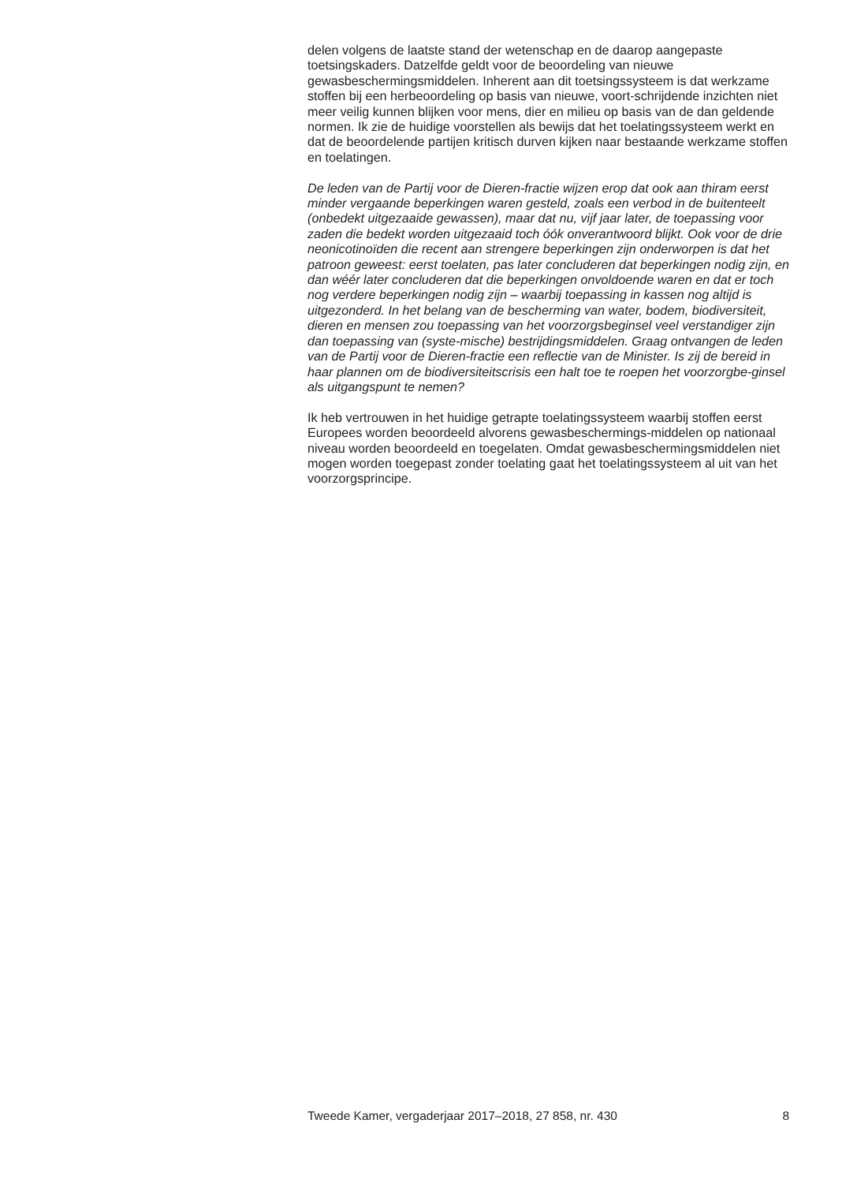delen volgens de laatste stand der wetenschap en de daarop aangepaste toetsingskaders. Datzelfde geldt voor de beoordeling van nieuwe gewasbeschermingsmiddelen. Inherent aan dit toetsingssysteem is dat werkzame stoffen bij een herbeoordeling op basis van nieuwe, voort-schrijdende inzichten niet meer veilig kunnen blijken voor mens, dier en milieu op basis van de dan geldende normen. Ik zie de huidige voorstellen als bewijs dat het toelatingssysteem werkt en dat de beoordelende partijen kritisch durven kijken naar bestaande werkzame stoffen en toelatingen.
De leden van de Partij voor de Dieren-fractie wijzen erop dat ook aan thiram eerst minder vergaande beperkingen waren gesteld, zoals een verbod in de buitenteelt (onbedekt uitgezaaide gewassen), maar dat nu, vijf jaar later, de toepassing voor zaden die bedekt worden uitgezaaid toch óók onverantwoord blijkt. Ook voor de drie neonicotinoïden die recent aan strengere beperkingen zijn onderworpen is dat het patroon geweest: eerst toelaten, pas later concluderen dat beperkingen nodig zijn, en dan wéér later concluderen dat die beperkingen onvoldoende waren en dat er toch nog verdere beperkingen nodig zijn – waarbij toepassing in kassen nog altijd is uitgezonderd. In het belang van de bescherming van water, bodem, biodiversiteit, dieren en mensen zou toepassing van het voorzorgsbeginsel veel verstandiger zijn dan toepassing van (syste-mische) bestrijdingsmiddelen. Graag ontvangen de leden van de Partij voor de Dieren-fractie een reflectie van de Minister. Is zij de bereid in haar plannen om de biodiversiteitscrisis een halt toe te roepen het voorzorgbe-ginsel als uitgangspunt te nemen?
Ik heb vertrouwen in het huidige getrapte toelatingssysteem waarbij stoffen eerst Europees worden beoordeeld alvorens gewasbeschermings-middelen op nationaal niveau worden beoordeeld en toegelaten. Omdat gewasbeschermingsmiddelen niet mogen worden toegepast zonder toelating gaat het toelatingssysteem al uit van het voorzorgsprincipe.
Tweede Kamer, vergaderjaar 2017–2018, 27 858, nr. 430 8